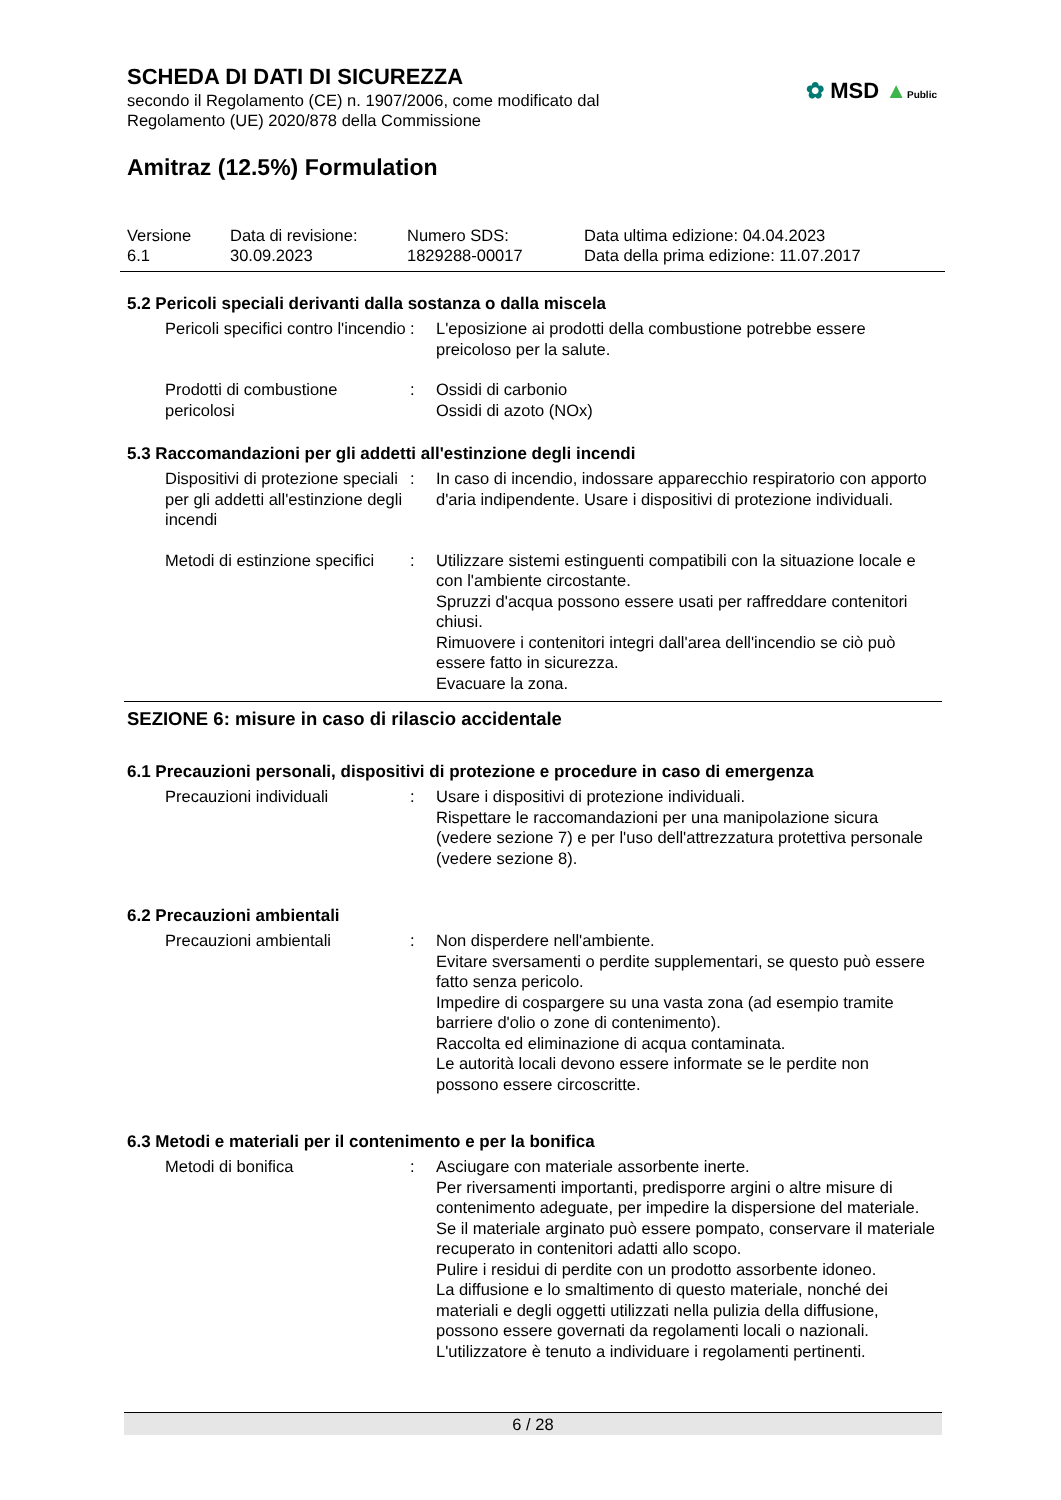SCHEDA DI DATI DI SICUREZZA
secondo il Regolamento (CE) n. 1907/2006, come modificato dal
Regolamento (UE) 2020/878 della Commissione
✿ MSD ▲Public
Amitraz (12.5%) Formulation
Versione
6.1
Data di revisione:
30.09.2023
Numero SDS:
1829288-00017
Data ultima edizione: 04.04.2023
Data della prima edizione: 11.07.2017
5.2 Pericoli speciali derivanti dalla sostanza o dalla miscela
Pericoli specifici contro l'incendio
: L'eposizione ai prodotti della combustione potrebbe essere preicoloso per la salute.
Prodotti di combustione pericolosi
: Ossidi di carbonio
Ossidi di azoto (NOx)
5.3 Raccomandazioni per gli addetti all'estinzione degli incendi
Dispositivi di protezione speciali per gli addetti all'estinzione degli incendi
: In caso di incendio, indossare apparecchio respiratorio con apporto d'aria indipendente. Usare i dispositivi di protezione individuali.
Metodi di estinzione specifici
: Utilizzare sistemi estinguenti compatibili con la situazione locale e con l'ambiente circostante.
Spruzzi d'acqua possono essere usati per raffreddare contenitori chiusi.
Rimuovere i contenitori integri dall'area dell'incendio se ciò può essere fatto in sicurezza.
Evacuare la zona.
SEZIONE 6: misure in caso di rilascio accidentale
6.1 Precauzioni personali, dispositivi di protezione e procedure in caso di emergenza
Precauzioni individuali : Usare i dispositivi di protezione individuali.
Rispettare le raccomandazioni per una manipolazione sicura (vedere sezione 7) e per l'uso dell'attrezzatura protettiva personale (vedere sezione 8).
6.2 Precauzioni ambientali
Precauzioni ambientali : Non disperdere nell'ambiente.
Evitare sversamenti o perdite supplementari, se questo può essere fatto senza pericolo.
Impedire di cospargere su una vasta zona (ad esempio tramite barriere d'olio o zone di contenimento).
Raccolta ed eliminazione di acqua contaminata.
Le autorità locali devono essere informate se le perdite non possono essere circoscritte.
6.3 Metodi e materiali per il contenimento e per la bonifica
Metodi di bonifica : Asciugare con materiale assorbente inerte.
Per riversamenti importanti, predisporre argini o altre misure di contenimento adeguate, per impedire la dispersione del materiale. Se il materiale arginato può essere pompato, conservare il materiale recuperato in contenitori adatti allo scopo.
Pulire i residui di perdite con un prodotto assorbente idoneo.
La diffusione e lo smaltimento di questo materiale, nonché dei materiali e degli oggetti utilizzati nella pulizia della diffusione, possono essere governati da regolamenti locali o nazionali.
L'utilizzatore è tenuto a individuare i regolamenti pertinenti.
6 / 28